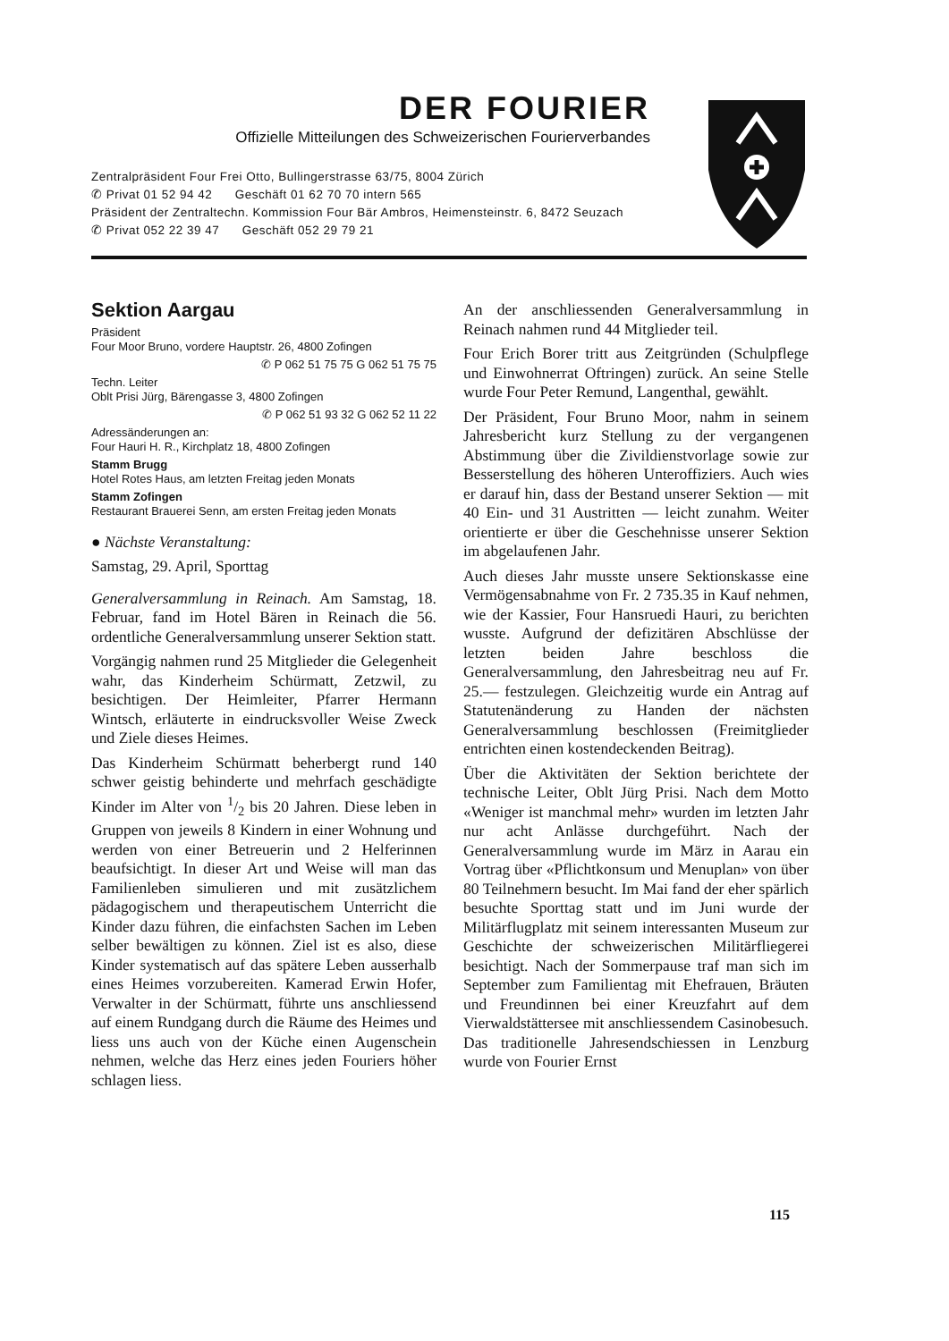DER FOURIER
Offizielle Mitteilungen des Schweizerischen Fourierverbandes
Zentralpräsident Four Frei Otto, Bullingerstrasse 63/75, 8004 Zürich
✆ Privat 01 52 94 42 Geschäft 01 62 70 70 intern 565
Präsident der Zentraltechn. Kommission Four Bär Ambros, Heimensteinstr. 6, 8472 Seuzach
✆ Privat 052 22 39 47 Geschäft 052 29 79 21
Sektion Aargau
Präsident
Four Moor Bruno, vordere Hauptstr. 26, 4800 Zofingen
✆ P 062 51 75 75 G 062 51 75 75
Techn. Leiter
Oblt Prisi Jürg, Bärengasse 3, 4800 Zofingen
✆ P 062 51 93 32 G 062 52 11 22
Adressänderungen an:
Four Hauri H. R., Kirchplatz 18, 4800 Zofingen
Stamm Brugg
Hotel Rotes Haus, am letzten Freitag jeden Monats
Stamm Zofingen
Restaurant Brauerei Senn, am ersten Freitag jeden Monats
● Nächste Veranstaltung:
Samstag, 29. April, Sporttag
Generalversammlung in Reinach. Am Samstag, 18. Februar, fand im Hotel Bären in Reinach die 56. ordentliche Generalversammlung unserer Sektion statt.
Vorgängig nahmen rund 25 Mitglieder die Gelegenheit wahr, das Kinderheim Schürmatt, Zetzwil, zu besichtigen. Der Heimleiter, Pfarrer Hermann Wintsch, erläuterte in eindrucksvoller Weise Zweck und Ziele dieses Heimes.
Das Kinderheim Schürmatt beherbergt rund 140 schwer geistig behinderte und mehrfach geschädigte Kinder im Alter von 1/2 bis 20 Jahren. Diese leben in Gruppen von jeweils 8 Kindern in einer Wohnung und werden von einer Betreuerin und 2 Helferinnen beaufsichtigt. In dieser Art und Weise will man das Familienleben simulieren und mit zusätzlichem pädagogischem und therapeutischem Unterricht die Kinder dazu führen, die einfachsten Sachen im Leben selber bewältigen zu können. Ziel ist es also, diese Kinder systematisch auf das spätere Leben ausserhalb eines Heimes vorzubereiten. Kamerad Erwin Hofer, Verwalter in der Schürmatt, führte uns anschliessend auf einem Rundgang durch die Räume des Heimes und liess uns auch von der Küche einen Augenschein nehmen, welche das Herz eines jeden Fouriers höher schlagen liess.
An der anschliessenden Generalversammlung in Reinach nahmen rund 44 Mitglieder teil.
Four Erich Borer tritt aus Zeitgründen (Schulpflege und Einwohnerrat Oftringen) zurück. An seine Stelle wurde Four Peter Remund, Langenthal, gewählt.
Der Präsident, Four Bruno Moor, nahm in seinem Jahresbericht kurz Stellung zu der vergangenen Abstimmung über die Zivildienstvorlage sowie zur Besserstellung des höheren Unteroffiziers. Auch wies er darauf hin, dass der Bestand unserer Sektion — mit 40 Ein- und 31 Austritten — leicht zunahm. Weiter orientierte er über die Geschehnisse unserer Sektion im abgelaufenen Jahr.
Auch dieses Jahr musste unsere Sektionskasse eine Vermögensabnahme von Fr. 2 735.35 in Kauf nehmen, wie der Kassier, Four Hansruedi Hauri, zu berichten wusste. Aufgrund der defizitären Abschlüsse der letzten beiden Jahre beschloss die Generalversammlung, den Jahresbeitrag neu auf Fr. 25.— festzulegen. Gleichzeitig wurde ein Antrag auf Statutenänderung zu Handen der nächsten Generalversammlung beschlossen (Freimitglieder entrichten einen kostendeckenden Beitrag).
Über die Aktivitäten der Sektion berichtete der technische Leiter, Oblt Jürg Prisi. Nach dem Motto «Weniger ist manchmal mehr» wurden im letzten Jahr nur acht Anlässe durchgeführt. Nach der Generalversammlung wurde im März in Aarau ein Vortrag über «Pflichtkonsum und Menuplan» von über 80 Teilnehmern besucht. Im Mai fand der eher spärlich besuchte Sporttag statt und im Juni wurde der Militärflugplatz mit seinem interessanten Museum zur Geschichte der schweizerischen Militärfliegerei besichtigt. Nach der Sommerpause traf man sich im September zum Familientag mit Ehefrauen, Bräuten und Freundinnen bei einer Kreuzfahrt auf dem Vierwaldstättersee mit anschliessendem Casinobesuch. Das traditionelle Jahresendschiessen in Lenzburg wurde von Fourier Ernst
115